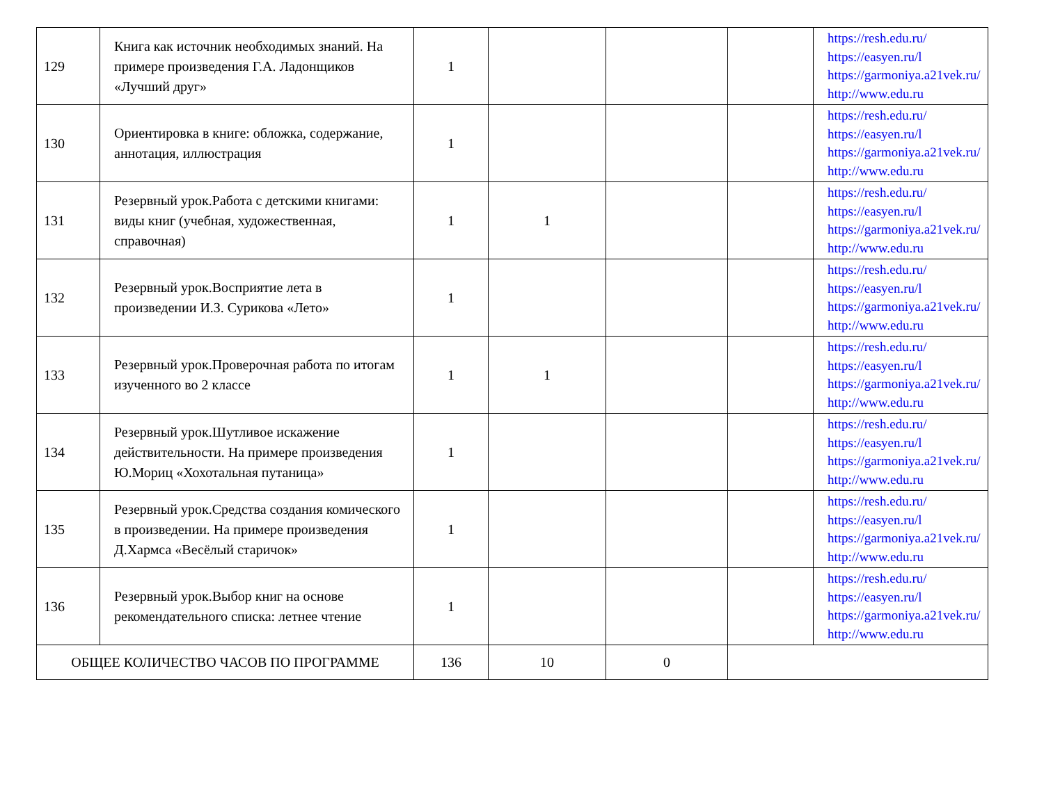| 129 | Книга как источник необходимых знаний. На примере произведения Г.А. Ладонщиков «Лучший друг» | 1 | | | | https://resh.edu.ru/ https://easyen.ru/l https://garmoniya.a21vek.ru/ http://www.edu.ru |
| 130 | Ориентировка в книге: обложка, содержание, аннотация, иллюстрация | 1 | | | | https://resh.edu.ru/ https://easyen.ru/l https://garmoniya.a21vek.ru/ http://www.edu.ru |
| 131 | Резервный урок.Работа с детскими книгами: виды книг (учебная, художественная, справочная) | 1 | 1 | | | https://resh.edu.ru/ https://easyen.ru/l https://garmoniya.a21vek.ru/ http://www.edu.ru |
| 132 | Резервный урок.Восприятие лета в произведении И.З. Сурикова «Лето» | 1 | | | | https://resh.edu.ru/ https://easyen.ru/l https://garmoniya.a21vek.ru/ http://www.edu.ru |
| 133 | Резервный урок.Проверочная работа по итогам изученного во 2 классе | 1 | 1 | | | https://resh.edu.ru/ https://easyen.ru/l https://garmoniya.a21vek.ru/ http://www.edu.ru |
| 134 | Резервный урок.Шутливое искажение действительности. На примере произведения Ю.Мориц «Хохотальная путаница» | 1 | | | | https://resh.edu.ru/ https://easyen.ru/l https://garmoniya.a21vek.ru/ http://www.edu.ru |
| 135 | Резервный урок.Средства создания комического в произведении. На примере произведения Д.Хармса «Весёлый старичок» | 1 | | | | https://resh.edu.ru/ https://easyen.ru/l https://garmoniya.a21vek.ru/ http://www.edu.ru |
| 136 | Резервный урок.Выбор книг на основе рекомендательного списка: летнее чтение | 1 | | | | https://resh.edu.ru/ https://easyen.ru/l https://garmoniya.a21vek.ru/ http://www.edu.ru |
| ОБЩЕЕ КОЛИЧЕСТВО ЧАСОВ ПО ПРОГРАММЕ | | 136 | 10 | 0 | | |